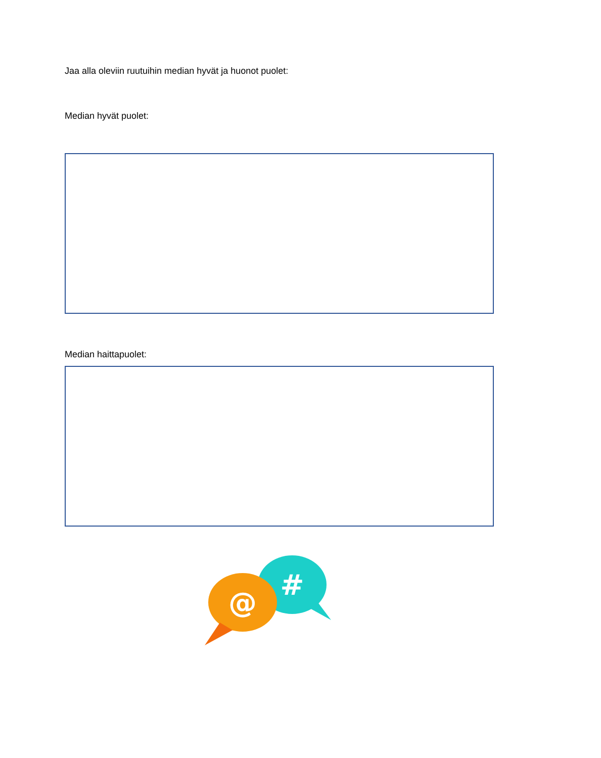Jaa alla oleviin ruutuihin median hyvät ja huonot puolet:
Median hyvät puolet:
Median haittapuolet:
#
@